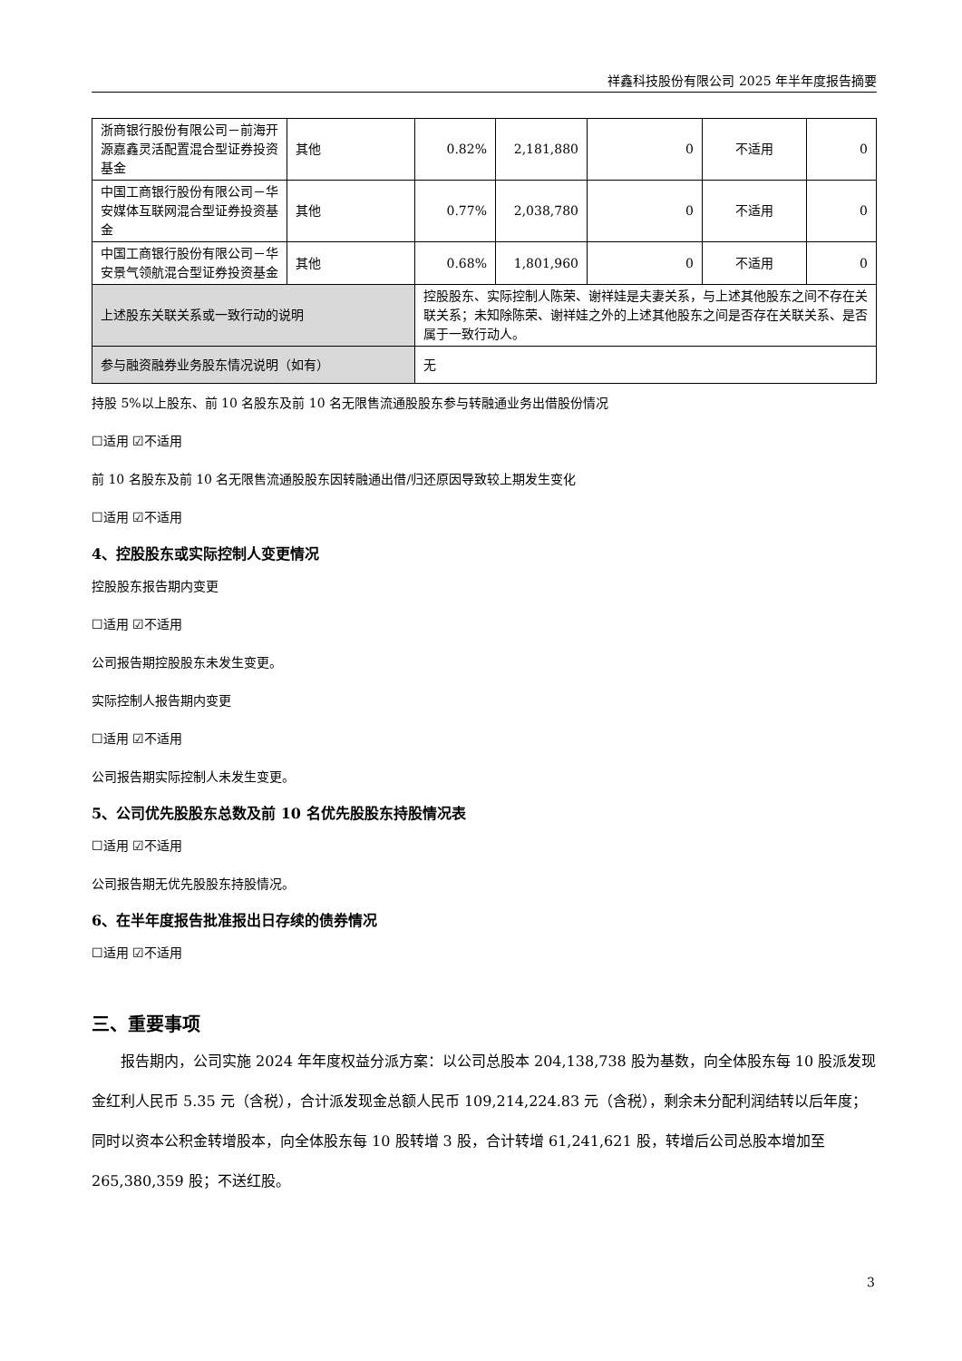祥鑫科技股份有限公司 2025 年半年度报告摘要
| 浙商银行股份有限公司－前海开源嘉鑫灵活配置混合型证券投资基金 | 其他 | 0.82% | 2,181,880 | 0 | 不适用 | 0 |
| 中国工商银行股份有限公司－华安媒体互联网混合型证券投资基金 | 其他 | 0.77% | 2,038,780 | 0 | 不适用 | 0 |
| 中国工商银行股份有限公司－华安景气领航混合型证券投资基金 | 其他 | 0.68% | 1,801,960 | 0 | 不适用 | 0 |
| 上述股东关联关系或一致行动的说明 | | 控股股东、实际控制人陈荣、谢祥娃是夫妻关系，与上述其他股东之间不存在关联关系；未知除陈荣、谢祥娃之外的上述其他股东之间是否存在关联关系、是否属于一致行动人。 | | | | |
| 参与融资融券业务股东情况说明（如有） | | 无 | | | | |
持股 5%以上股东、前 10 名股东及前 10 名无限售流通股股东参与转融通业务出借股份情况
☐适用 ☑不适用
前 10 名股东及前 10 名无限售流通股股东因转融通出借/归还原因导致较上期发生变化
☐适用 ☑不适用
4、控股股东或实际控制人变更情况
控股股东报告期内变更
☐适用 ☑不适用
公司报告期控股股东未发生变更。
实际控制人报告期内变更
☐适用 ☑不适用
公司报告期实际控制人未发生变更。
5、公司优先股股东总数及前 10 名优先股股东持股情况表
☐适用 ☑不适用
公司报告期无优先股股东持股情况。
6、在半年度报告批准报出日存续的债券情况
☐适用 ☑不适用
三、重要事项
报告期内，公司实施 2024 年年度权益分派方案：以公司总股本 204,138,738 股为基数，向全体股东每 10 股派发现金红利人民币 5.35 元（含税），合计派发现金总额人民币 109,214,224.83 元（含税），剩余未分配利润结转以后年度；同时以资本公积金转增股本，向全体股东每 10 股转增 3 股，合计转增 61,241,621 股，转增后公司总股本增加至 265,380,359 股；不送红股。
3